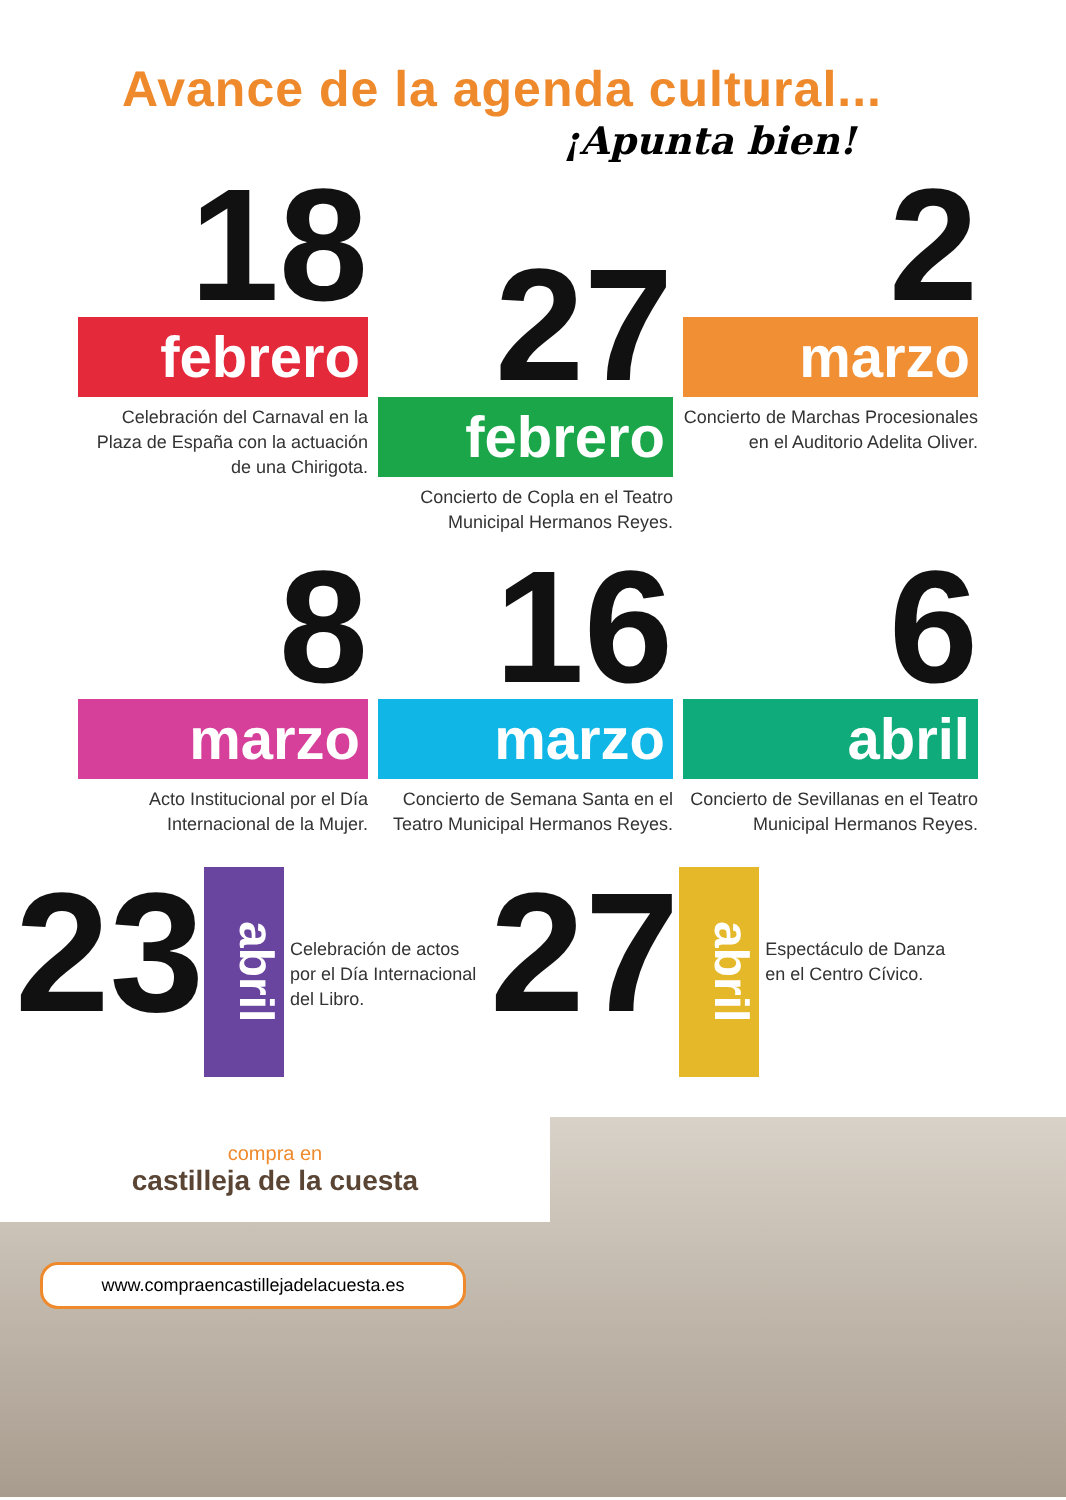Avance de la agenda cultural...
¡Apunta bien!
18
febrero
Celebración del Carnaval en la Plaza de España con la actuación de una Chirigota.
27
febrero
Concierto de Copla en el Teatro Municipal Hermanos Reyes.
2
marzo
Concierto de Marchas Procesionales en el Auditorio Adelita Oliver.
8
marzo
Acto Institucional por el Día Internacional de la Mujer.
16
marzo
Concierto de Semana Santa en el Teatro Municipal Hermanos Reyes.
6
abril
Concierto de Sevillanas en el Teatro Municipal Hermanos Reyes.
23
abril
Celebración de actos por el Día Internacional del Libro.
27
abril
Espectáculo de Danza en el Centro Cívico.
compra en
castilleja de la cuesta
www.compraencastillejadelacuesta.es